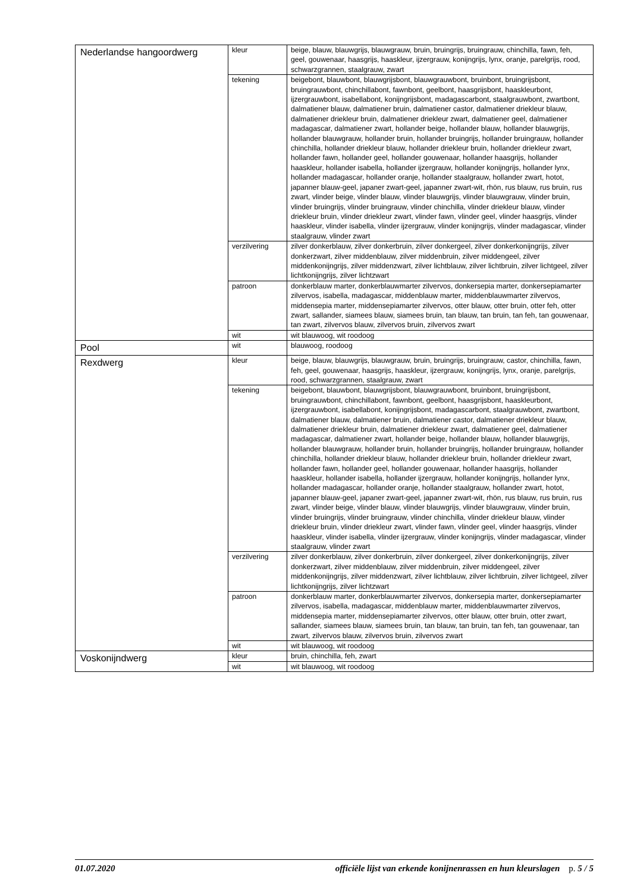| Nederlandse hangoordwerg | kleur | beige, blauw, blauwgrijs, blauwgrauw, bruin, bruingrijs, bruingrauw, chinchilla, fawn, feh, geel, gouwenaar, haasgrijs, haaskleur, ijzergrauw, konijngrijs, lynx, oranje, parelgrijs, rood, schwarzgrannen, staalgrauw, zwart |
| | tekening | beigebont, blauwbont, blauwgrijsbont, blauwgrauwbont, bruinbont, bruingrijsbont, bruingrauwbont, chinchillabont, fawnbont, geelbont, haasgrijsbont, haaskleurbont, ijzergrauwbont, isabellabont, konijngrijsbont, madagascarbont, staalgrauwbont, zwartbont, dalmatiener blauw, dalmatiener bruin, dalmatiener castor, dalmatiener driekleur blauw, dalmatiener driekleur bruin, dalmatiener driekleur zwart, dalmatiener geel, dalmatiener madagascar, dalmatiener zwart, hollander beige, hollander blauw, hollander blauwgrijs, hollander blauwgrauw, hollander bruin, hollander bruingrijs, hollander bruingrauw, hollander chinchilla, hollander driekleur blauw, hollander driekleur bruin, hollander driekleur zwart, hollander fawn, hollander geel, hollander gouwenaar, hollander haasgrijs, hollander haaskleur, hollander isabella, hollander ijzergrauw, hollander konijngrijs, hollander lynx, hollander madagascar, hollander oranje, hollander staalgrauw, hollander zwart, hotot, japanner blauw-geel, japaner zwart-geel, japanner zwart-wit, rhön, rus blauw, rus bruin, rus zwart, vlinder beige, vlinder blauw, vlinder blauwgrijs, vlinder blauwgrauw, vlinder bruin, vlinder bruingrijs, vlinder bruingrauw, vlinder chinchilla, vlinder driekleur blauw, vlinder driekleur bruin, vlinder driekleur zwart, vlinder fawn, vlinder geel, vlinder haasgrijs, vlinder haaskleur, vlinder isabella, vlinder ijzergrauw, vlinder konijngrijs, vlinder madagascar, vlinder staalgrauw, vlinder zwart |
| | verzilvering | zilver donkerblauw, zilver donkerbruin, zilver donkergeel, zilver donkerkonijngrijs, zilver donkerzwart, zilver middenblauw, zilver middenbruin, zilver middengeel, zilver middenkonijngrijs, zilver middenzwart, zilver lichtblauw, zilver lichtbruin, zilver lichtgeel, zilver lichtkonijngrijs, zilver lichtzwart |
| | patroon | donkerblauw marter, donkerblauwmarter zilvervos, donkersepia marter, donkersepiamarter zilvervos, isabella, madagascar, middenblauw marter, middenblauwmarter zilvervos, middensepia marter, middensepiamarter zilvervos, otter blauw, otter bruin, otter feh, otter zwart, sallander, siamees blauw, siamees bruin, tan blauw, tan bruin, tan feh, tan gouwenaar, tan zwart, zilvervos blauw, zilvervos bruin, zilvervos zwart |
| | wit | wit blauwoog, wit roodoog |
| Pool | wit | blauwoog, roodoog |
| Rexdwerg | kleur | beige, blauw, blauwgrijs, blauwgrauw, bruin, bruingrijs, bruingrauw, castor, chinchilla, fawn, feh, geel, gouwenaar, haasgrijs, haaskleur, ijzergrauw, konijngrijs, lynx, oranje, parelgrijs, rood, schwarzgrannen, staalgrauw, zwart |
| | tekening | beigebont, blauwbont, blauwgrijsbont, blauwgrauwbont, bruinbont, bruingrijsbont, bruingrauwbont, chinchillabont, fawnbont, geelbont, haasgrijsbont, haaskleurbont, ijzergrauwbont, isabellabont, konijngrijsbont, madagascarbont, staalgrauwbont, zwartbont, dalmatiener blauw, dalmatiener bruin, dalmatiener castor, dalmatiener driekleur blauw, dalmatiener driekleur bruin, dalmatiener driekleur zwart, dalmatiener geel, dalmatiener madagascar, dalmatiener zwart, hollander beige, hollander blauw, hollander blauwgrijs, hollander blauwgrauw, hollander bruin, hollander bruingrijs, hollander bruingrauw, hollander chinchilla, hollander driekleur blauw, hollander driekleur bruin, hollander driekleur zwart, hollander fawn, hollander geel, hollander gouwenaar, hollander haasgrijs, hollander haaskleur, hollander isabella, hollander ijzergrauw, hollander konijngrijs, hollander lynx, hollander madagascar, hollander oranje, hollander staalgrauw, hollander zwart, hotot, japanner blauw-geel, japaner zwart-geel, japanner zwart-wit, rhön, rus blauw, rus bruin, rus zwart, vlinder beige, vlinder blauw, vlinder blauwgrijs, vlinder blauwgrauw, vlinder bruin, vlinder bruingrijs, vlinder bruingrauw, vlinder chinchilla, vlinder driekleur blauw, vlinder driekleur bruin, vlinder driekleur zwart, vlinder fawn, vlinder geel, vlinder haasgrijs, vlinder haaskleur, vlinder isabella, vlinder ijzergrauw, vlinder konijngrijs, vlinder madagascar, vlinder staalgrauw, vlinder zwart |
| | verzilvering | zilver donkerblauw, zilver donkerbruin, zilver donkergeel, zilver donkerkonijngrijs, zilver donkerzwart, zilver middenblauw, zilver middenbruin, zilver middengeel, zilver middenkonijngrijs, zilver middenzwart, zilver lichtblauw, zilver lichtbruin, zilver lichtgeel, zilver lichtkonijngrijs, zilver lichtzwart |
| | patroon | donkerblauw marter, donkerblauwmarter zilvervos, donkersepia marter, donkersepiamarter zilvervos, isabella, madagascar, middenblauw marter, middenblauwmarter zilvervos, middensepia marter, middensepiamarter zilvervos, otter blauw, otter bruin, otter zwart, sallander, siamees blauw, siamees bruin, tan blauw, tan bruin, tan feh, tan gouwenaar, tan zwart, zilvervos blauw, zilvervos bruin, zilvervos zwart |
| | wit | wit blauwoog, wit roodoog |
| Voskonijndwerg | kleur | bruin, chinchilla, feh, zwart |
| | wit | wit blauwoog, wit roodoog |
01.07.2020 officiële lijst van erkende konijnenrassen en hun kleurslagen p. 5 / 5